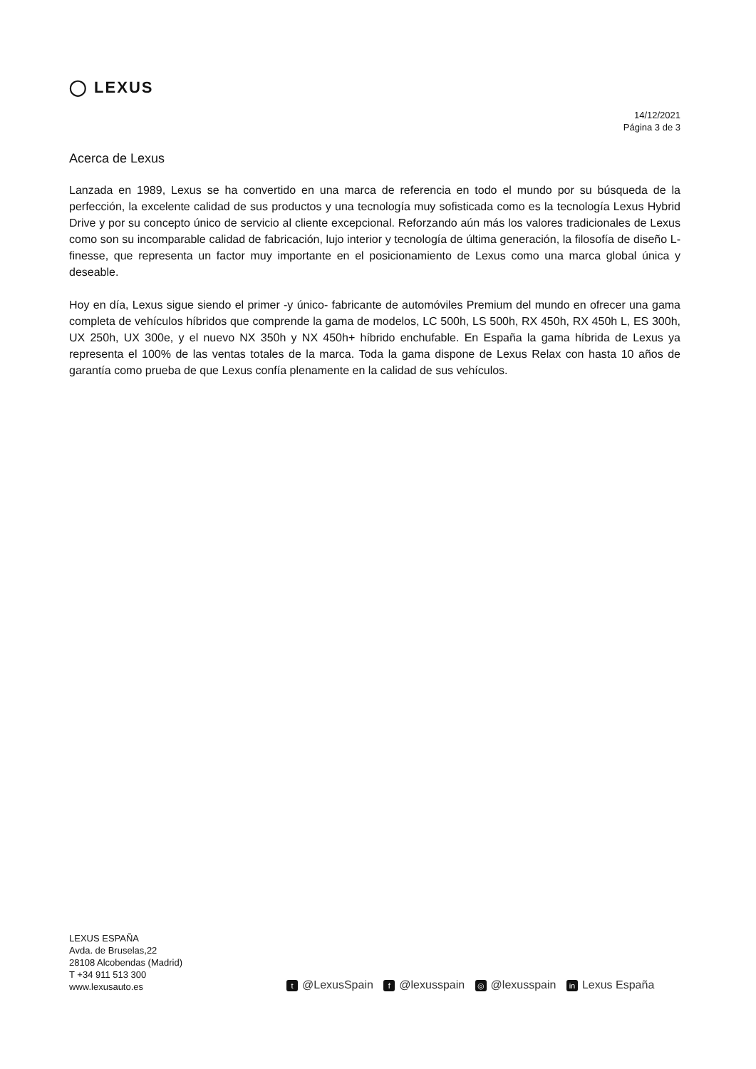◯ LEXUS
14/12/2021
Página 3 de 3
Acerca de Lexus
Lanzada en 1989, Lexus se ha convertido en una marca de referencia en todo el mundo por su búsqueda de la perfección, la excelente calidad de sus productos y una tecnología muy sofisticada como es la tecnología Lexus Hybrid Drive y por su concepto único de servicio al cliente excepcional. Reforzando aún más los valores tradicionales de Lexus como son su incomparable calidad de fabricación, lujo interior y tecnología de última generación, la filosofía de diseño L-finesse, que representa un factor muy importante en el posicionamiento de Lexus como una marca global única y deseable.
Hoy en día, Lexus sigue siendo el primer -y único- fabricante de automóviles Premium del mundo en ofrecer una gama completa de vehículos híbridos que comprende la gama de modelos, LC 500h, LS 500h, RX 450h, RX 450h L, ES 300h, UX 250h, UX 300e, y el nuevo NX 350h y NX 450h+ híbrido enchufable. En España la gama híbrida de Lexus ya representa el 100% de las ventas totales de la marca. Toda la gama dispone de Lexus Relax con hasta 10 años de garantía como prueba de que Lexus confía plenamente en la calidad de sus vehículos.
LEXUS ESPAÑA
Avda. de Bruselas,22
28108 Alcobendas (Madrid)
T +34 911 513 300
www.lexusauto.es
t @LexusSpain f @lexusspain ◎ @lexusspain in Lexus España